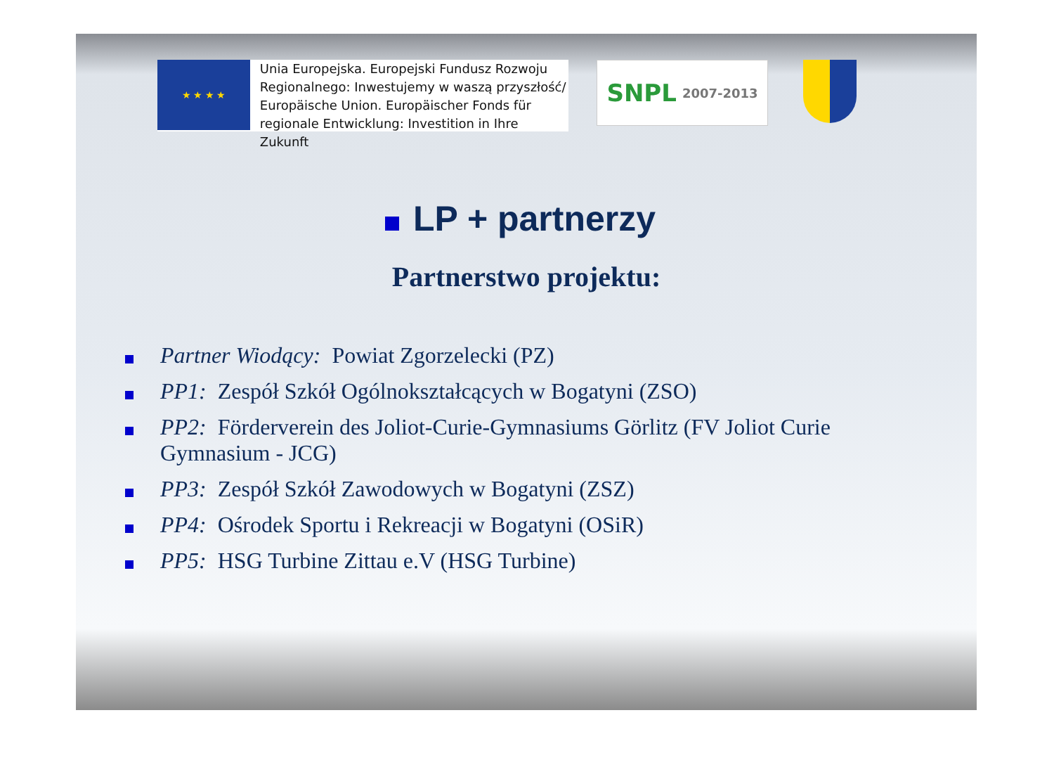★ ★ ★ ★
Unia Europejska. Europejski Fundusz Rozwoju
Regionalnego: Inwestujemy w waszą przyszłość/
Europäische Union. Europäischer Fonds für
regionale Entwicklung: Investition in Ihre Zukunft
SNPL
2007-2013
LP + partnerzy
Partnerstwo projektu:
Partner Wiodący: Powiat Zgorzelecki (PZ)
PP1: Zespół Szkół Ogólnokształcących w Bogatyni (ZSO)
PP2: Förderverein des Joliot-Curie-Gymnasiums Görlitz (FV Joliot Curie Gymnasium - JCG)
PP3: Zespół Szkół Zawodowych w Bogatyni (ZSZ)
PP4: Ośrodek Sportu i Rekreacji w Bogatyni (OSiR)
PP5: HSG Turbine Zittau e.V (HSG Turbine)